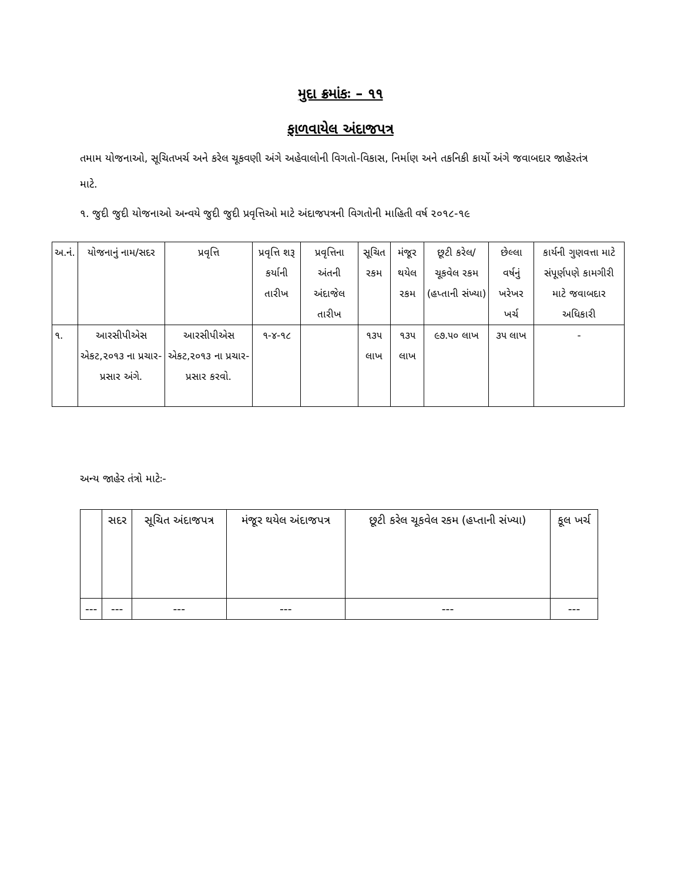મુદા ક્રમાંકઃ – ૧૧
ફાળવાયેલ અંદાજપત્ર
તમામ યોજનાઓ, સૂચિતખર્ચ અને કરેલ ચૂકવણી અંગે અહેવાલોની વિગતો-વિકાસ, નિર્માણ અને તકનિકી કાર્યો અંગે જવાબદાર જાહેરતંત્ર માટે.
૧. જુદી જુદી યોજનાઓ અન્વયે જુદી જુદી પ્રવૃત્તિઓ માટે અંદાજપત્રની વિગતોની માહિતી વર્ષ ૨૦૧૮-૧૯
| અ.નં. | યોજનાનું નામ/સદર | પ્રવૃત્તિ | પ્રવૃત્તિ શરૂ કર્યાની તારીખ | પ્રવૃત્તિના અંતની અંદાજેલ તારીખ | સૂચિત રકમ | મંજૂર થયેલ રકમ | છૂટી કરેલ/ ચૂકવેલ રકમ (હપ્તાની સંખ્યા) | છેલ્લા વર્ષનું ખરેખર ખર્ચ | કાર્યની ગુણવત્તા માટે સંપૂર્ણપણે કામગીરી માટે જવાબદાર અધિકારી |
| --- | --- | --- | --- | --- | --- | --- | --- | --- | --- |
| ૧. | આરસીપીએસ એકટ,૨૦૧૩ ના પ્રચાર-પ્રસાર અંગે. | આરસીપીએસ એકટ,૨૦૧૩ ના પ્રચાર-પ્રસાર કરવો. | ૧-૪-૧૮ | | ૧૩૫ લાખ | ૧૩૫ લાખ | ૯૭.૫૦ લાખ | ૩૫ લાખ | - |
અન્ય જાહેર તંત્રો માટેઃ-
| | સદર | સૂચિત અંદાજપત્ર | મંજૂર થયેલ અંદાજપત્ર | છૂટી કરેલ ચૂકવેલ રકમ (હપ્તાની સંખ્યા) | કૂલ ખર્ચ |
| --- | --- | --- | --- | --- | --- |
| --- | --- | --- | --- | --- | --- |